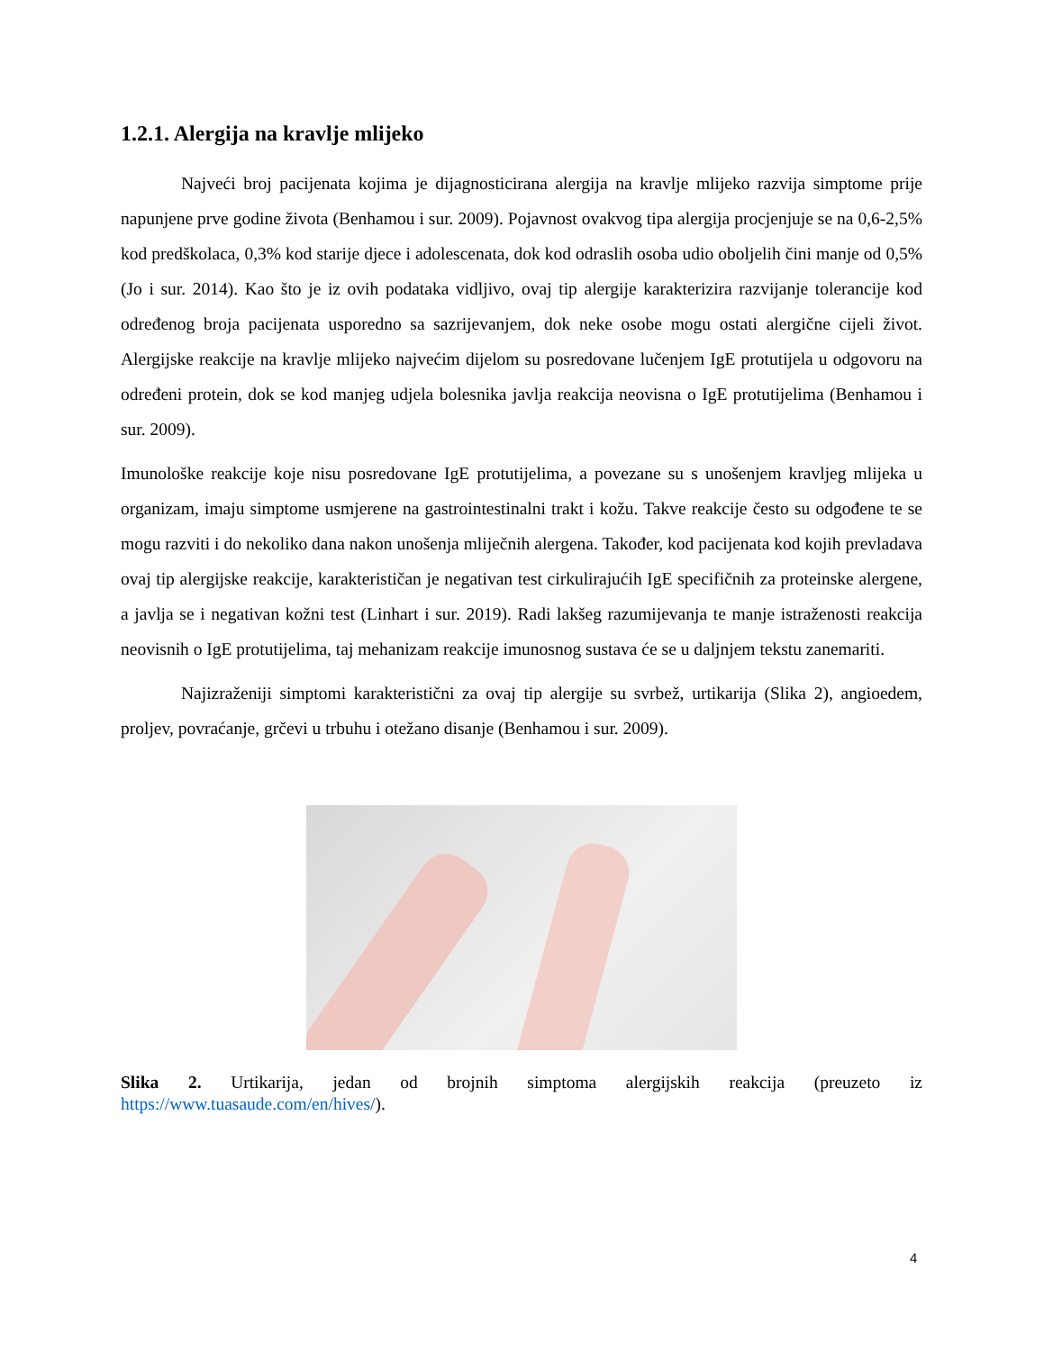1.2.1. Alergija na kravlje mlijeko
Najveći broj pacijenata kojima je dijagnosticirana alergija na kravlje mlijeko razvija simptome prije napunjene prve godine života (Benhamou i sur. 2009). Pojavnost ovakvog tipa alergija procjenjuje se na 0,6-2,5% kod predškolaca, 0,3% kod starije djece i adolescenata, dok kod odraslih osoba udio oboljelih čini manje od 0,5% (Jo i sur. 2014). Kao što je iz ovih podataka vidljivo, ovaj tip alergije karakterizira razvijanje tolerancije kod određenog broja pacijenata usporedno sa sazrijevanjem, dok neke osobe mogu ostati alergične cijeli život. Alergijske reakcije na kravlje mlijeko najvećim dijelom su posredovane lučenjem IgE protutijela u odgovoru na određeni protein, dok se kod manjeg udjela bolesnika javlja reakcija neovisna o IgE protutijelima (Benhamou i sur. 2009).
Imunološke reakcije koje nisu posredovane IgE protutijelima, a povezane su s unošenjem kravljeg mlijeka u organizam, imaju simptome usmjerene na gastrointestinalni trakt i kožu. Takve reakcije često su odgođene te se mogu razviti i do nekoliko dana nakon unošenja mliječnih alergena. Također, kod pacijenata kod kojih prevladava ovaj tip alergijske reakcije, karakterističan je negativan test cirkulirajućih IgE specifičnih za proteinske alergene, a javlja se i negativan kožni test (Linhart i sur. 2019). Radi lakšeg razumijevanja te manje istraženosti reakcija neovisnih o IgE protutijelima, taj mehanizam reakcije imunosnog sustava će se u daljnjem tekstu zanemariti.
Najizraženiji simptomi karakteristični za ovaj tip alergije su svrbež, urtikarija (Slika 2), angioedem, proljev, povraćanje, grčevi u trbuhu i otežano disanje (Benhamou i sur. 2009).
Slika 2. Urtikarija, jedan od brojnih simptoma alergijskih reakcija (preuzeto iz https://www.tuasaude.com/en/hives/).
4